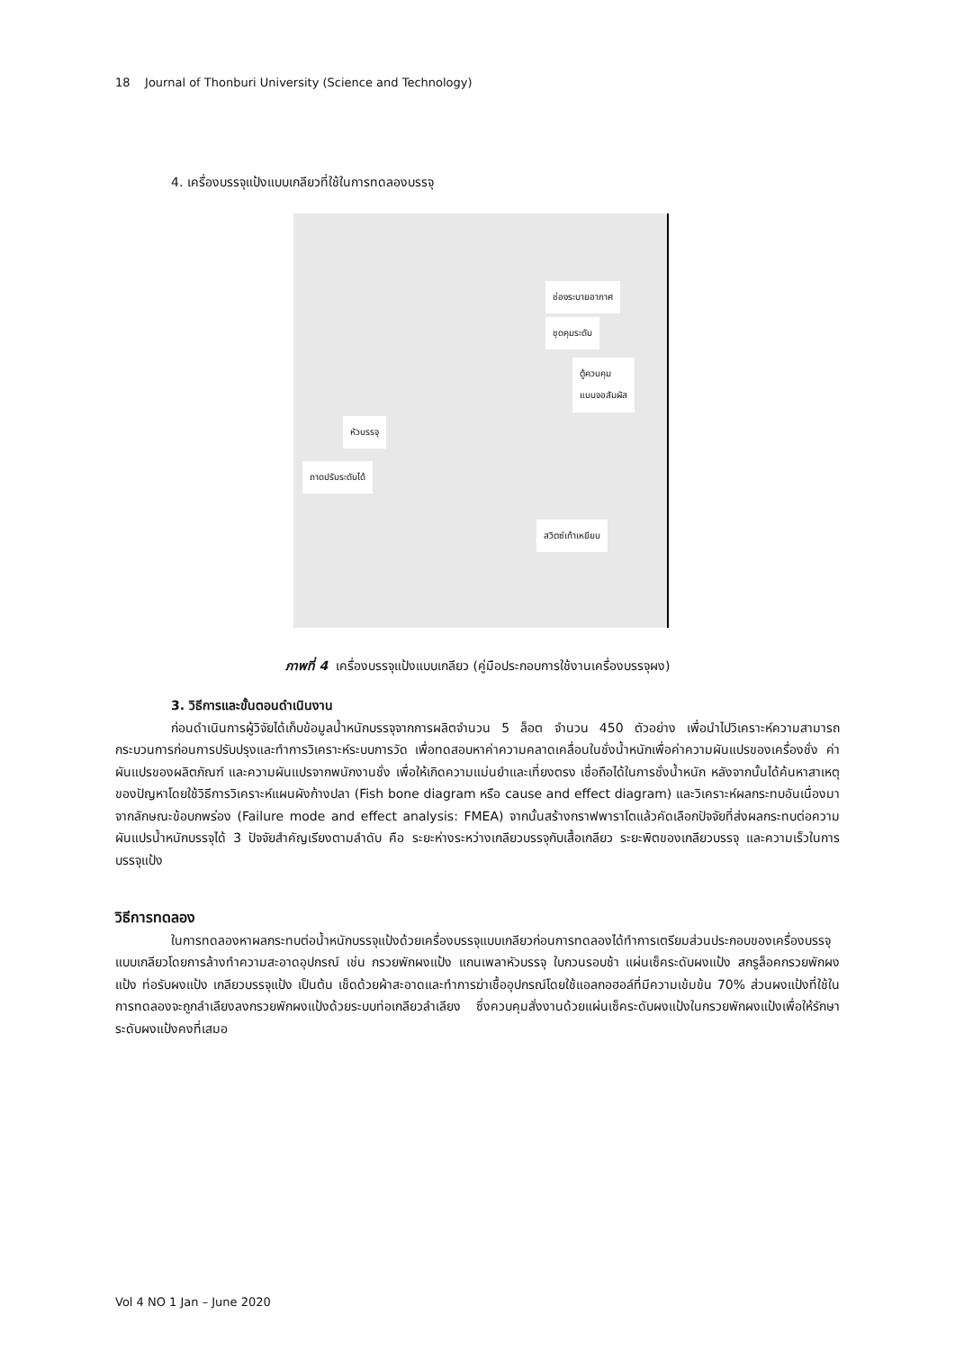18 Journal of Thonburi University (Science and Technology)
4. เครื่องบรรจุแป้งแบบเกลียวที่ใช้ในการทดลองบรรจุ
ช่องระบายอากาศ
ชุดคุมระดับ
ตู้ควบคุม
แบบจอสัมผัส
หัวบรรจุ
ถาดปรับระดับได้
สวิตซ์เท้าเหยียบ
ภาพที่ 4 เครื่องบรรจุแป้งแบบเกลียว (คู่มือประกอบการใช้งานเครื่องบรรจุผง)
3. วิธีการและขั้นตอนดำเนินงาน
ก่อนดำเนินการผู้วิจัยได้เก็บข้อมูลน้ำหนักบรรจุจากการผลิตจำนวน 5 ล็อต จำนวน 450 ตัวอย่าง เพื่อนำไปวิเคราะห์ความสามารถกระบวนการก่อนการปรับปรุงและทำการวิเคราะห์ระบบการวัด เพื่อทดสอบหาค่าความคลาดเคลื่อนในชั่งน้ำหนักเพื่อค่าความผันแปรของเครื่องชั่ง ค่าผันแปรของผลิตภัณฑ์ และความผันแปรจากพนักงานชั่ง เพื่อให้เกิดความแม่นยำและเที่ยงตรง เชื่อถือได้ในการชั่งน้ำหนัก หลังจากนั้นได้ค้นหาสาเหตุของปัญหาโดยใช้วิธีการวิเคราะห์แผนผังก้างปลา (Fish bone diagram หรือ cause and effect diagram) และวิเคราะห์ผลกระทบอันเนื่องมาจากลักษณะข้อบกพร่อง (Failure mode and effect analysis: FMEA) จากนั้นสร้างกราฟพาราโตแล้วคัดเลือกปัจจัยที่ส่งผลกระทบต่อความผันแปรน้ำหนักบรรจุได้ 3 ปัจจัยสำคัญเรียงตามลำดับ คือ ระยะห่างระหว่างเกลียวบรรจุกับเสื้อเกลียว ระยะพิตของเกลียวบรรจุ และความเร็วในการบรรจุแป้ง
วิธีการทดลอง
ในการทดลองหาผลกระทบต่อน้ำหนักบรรจุแป้งด้วยเครื่องบรรจุแบบเกลียวก่อนการทดลองได้ทำการเตรียมส่วนประกอบของเครื่องบรรจุแบบเกลียวโดยการล้างทำความสะอาดอุปกรณ์ เช่น กรวยพักผงแป้ง แกนเพลาหัวบรรจุ ใบกวนรอบช้า แผ่นเซ็คระดับผงแป้ง สกรูล็อคกรวยพักผงแป้ง ท่อรับผงแป้ง เกลียวบรรจุแป้ง เป็นต้น เช็ดด้วยผ้าสะอาดและทำการฆ่าเชื้ออุปกรณ์โดยใช้แอลกอฮอล์ที่มีความเข้มข้น 70% ส่วนผงแป้งที่ใช้ในการทดลองจะถูกลำเลียงลงกรวยพักผงแป้งด้วยระบบท่อเกลียวลำเลียง ซึ่งควบคุมสั่งงานด้วยแผ่นเซ็คระดับผงแป้งในกรวยพักผงแป้งเพื่อให้รักษาระดับผงแป้งคงที่เสมอ
Vol 4 NO 1 Jan – June 2020